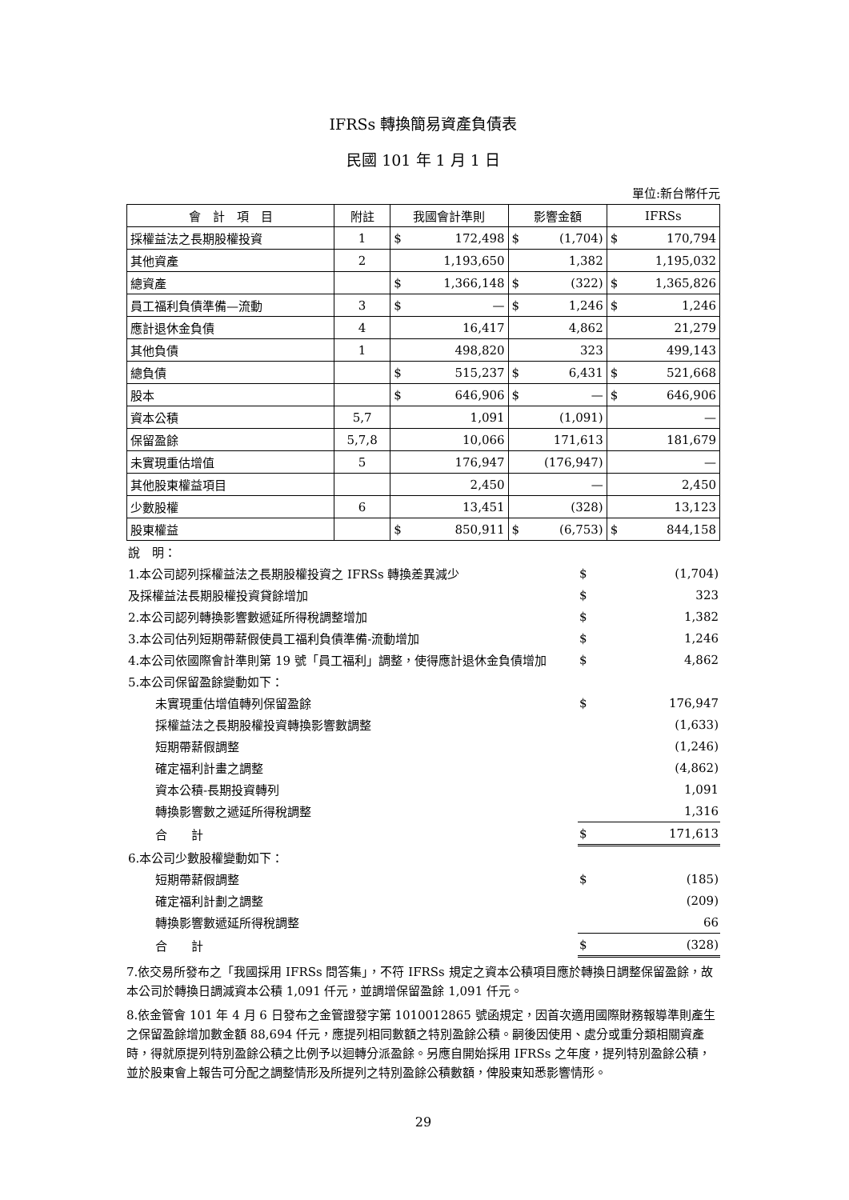IFRSs 轉換簡易資產負債表
民國 101 年 1 月 1 日
單位:新台幣仟元
| 會 計 項 目 | 附註 | 我國會計準則 | 影響金額 | IFRSs |
| --- | --- | --- | --- | --- |
| 採權益法之長期股權投資 | 1 | $ 172,498 | $ (1,704) | $ 170,794 |
| 其他資產 | 2 | 1,193,650 | 1,382 | 1,195,032 |
| 總資產 | | $ 1,366,148 | $ (322) | $ 1,365,826 |
| 員工福利負債準備—流動 | 3 | $ — | $ 1,246 | $ 1,246 |
| 應計退休金負債 | 4 | 16,417 | 4,862 | 21,279 |
| 其他負債 | 1 | 498,820 | 323 | 499,143 |
| 總負債 | | $ 515,237 | $ 6,431 | $ 521,668 |
| 股本 | | $ 646,906 | $ — | $ 646,906 |
| 資本公積 | 5,7 | 1,091 | (1,091) | — |
| 保留盈餘 | 5,7,8 | 10,066 | 171,613 | 181,679 |
| 未實現重估增值 | 5 | 176,947 | (176,947) | — |
| 其他股東權益項目 | | 2,450 | — | 2,450 |
| 少數股權 | 6 | 13,451 | (328) | 13,123 |
| 股東權益 | | $ 850,911 | $ (6,753) | $ 844,158 |
| 說 明： | | |
| 1.本公司認列採權益法之長期股權投資之 IFRSs 轉換差異減少 | $ | (1,704) |
| 及採權益法長期股權投資貸餘增加 | $ | 323 |
| 2.本公司認列轉換影響數遞延所得稅調整增加 | $ | 1,382 |
| 3.本公司估列短期帶薪假使員工福利負債準備-流動增加 | $ | 1,246 |
| 4.本公司依國際會計準則第 19 號「員工福利」調整，使得應計退休金負債增加 | $ | 4,862 |
| 5.本公司保留盈餘變動如下： | | |
| 未實現重估增值轉列保留盈餘 | $ | 176,947 |
| 採權益法之長期股權投資轉換影響數調整 | | (1,633) |
| 短期帶薪假調整 | | (1,246) |
| 確定福利計畫之調整 | | (4,862) |
| 資本公積-長期投資轉列 | | 1,091 |
| 轉換影響數之遞延所得稅調整 | | 1,316 |
| 合 計 | $ | 171,613 |
| 6.本公司少數股權變動如下： | | |
| 短期帶薪假調整 | $ | (185) |
| 確定福利計劃之調整 | | (209) |
| 轉換影響數遞延所得稅調整 | | 66 |
| 合 計 | $ | (328) |
7.依交易所發布之「我國採用 IFRSs 問答集」，不符 IFRSs 規定之資本公積項目應於轉換日調整保留盈餘，故本公司於轉換日調減資本公積 1,091 仟元，並調增保留盈餘 1,091 仟元。
8.依金管會 101 年 4 月 6 日發布之金管證發字第 1010012865 號函規定，因首次適用國際財務報導準則產生之保留盈餘增加數金額 88,694 仟元，應提列相同數額之特別盈餘公積。嗣後因使用、處分或重分類相關資產時，得就原提列特別盈餘公積之比例予以迴轉分派盈餘。另應自開始採用 IFRSs 之年度，提列特別盈餘公積，並於股東會上報告可分配之調整情形及所提列之特別盈餘公積數額，俾股東知悉影響情形。
29